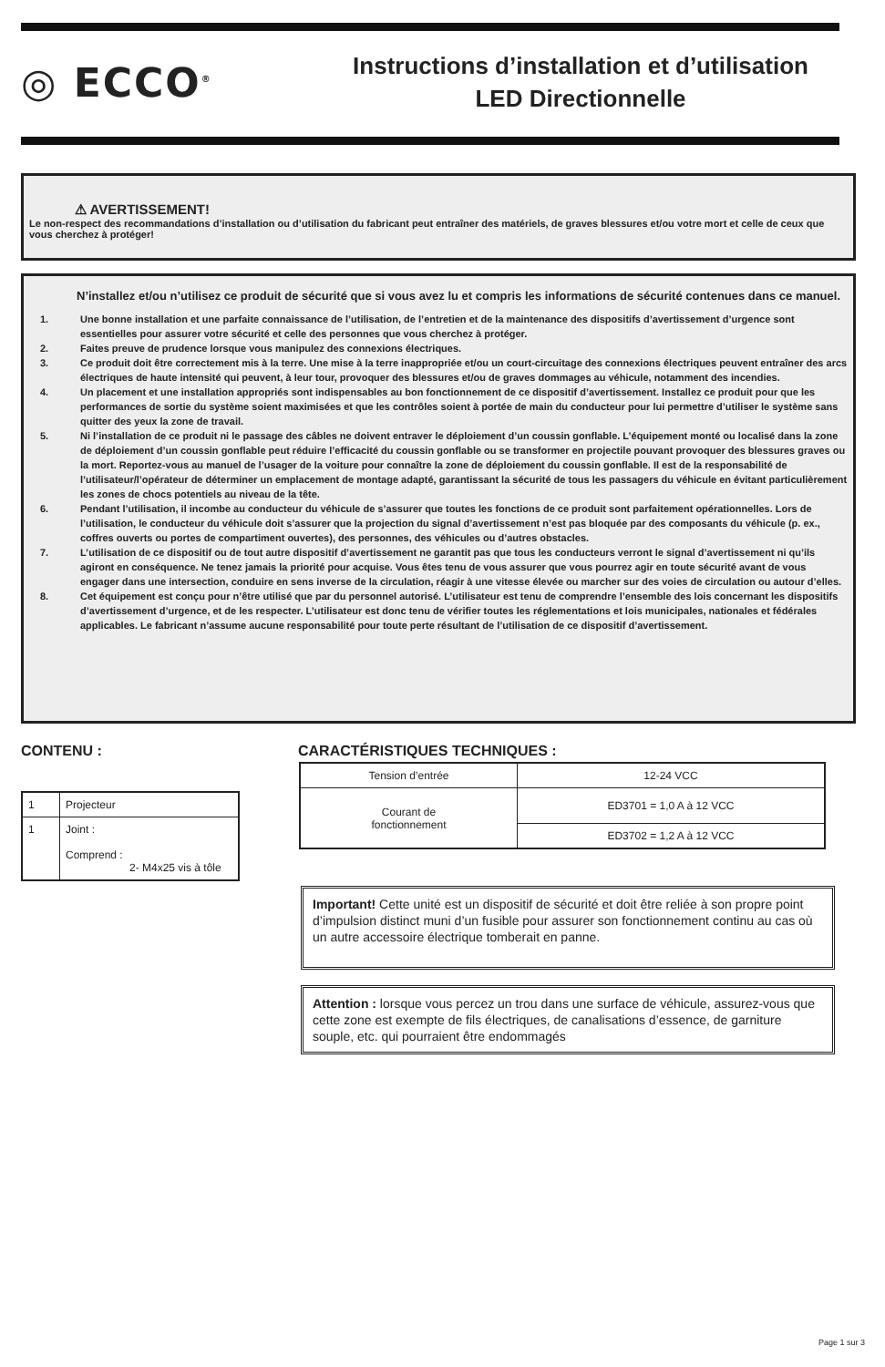◎ ECCO<sup>®</sup>
Instructions d’installation et d’utilisation
LED Directionnelle
⚠ AVERTISSEMENT!
Le non-respect des recommandations d’installation ou d’utilisation du fabricant peut entraîner des matériels, de graves blessures et/ou votre mort et celle de ceux que vous cherchez à protéger!
N’installez et/ou n’utilisez ce produit de sécurité que si vous avez lu et compris les informations de sécurité contenues dans ce manuel.
1. Une bonne installation et une parfaite connaissance de l’utilisation, de l’entretien et de la maintenance des dispositifs d’avertissement d’urgence sont essentielles pour assurer votre sécurité et celle des personnes que vous cherchez à protéger.
2. Faites preuve de prudence lorsque vous manipulez des connexions électriques.
3. Ce produit doit être correctement mis à la terre. Une mise à la terre inappropriée et/ou un court-circuitage des connexions électriques peuvent entraîner des arcs électriques de haute intensité qui peuvent, à leur tour, provoquer des blessures et/ou de graves dommages au véhicule, notamment des incendies.
4. Un placement et une installation appropriés sont indispensables au bon fonctionnement de ce dispositif d’avertissement. Installez ce produit pour que les performances de sortie du système soient maximisées et que les contrôles soient à portée de main du conducteur pour lui permettre d’utiliser le système sans quitter des yeux la zone de travail.
5. Ni l’installation de ce produit ni le passage des câbles ne doivent entraver le déploiement d’un coussin gonflable. L’équipement monté ou localisé dans la zone de déploiement d’un coussin gonflable peut réduire l’efficacité du coussin gonflable ou se transformer en projectile pouvant provoquer des blessures graves ou la mort. Reportez-vous au manuel de l’usager de la voiture pour connaître la zone de déploiement du coussin gonflable. Il est de la responsabilité de l’utilisateur/l’opérateur de déterminer un emplacement de montage adapté, garantissant la sécurité de tous les passagers du véhicule en évitant particulièrement les zones de chocs potentiels au niveau de la tête.
6. Pendant l’utilisation, il incombe au conducteur du véhicule de s’assurer que toutes les fonctions de ce produit sont parfaitement opérationnelles. Lors de l’utilisation, le conducteur du véhicule doit s’assurer que la projection du signal d’avertissement n’est pas bloquée par des composants du véhicule (p. ex., coffres ouverts ou portes de compartiment ouvertes), des personnes, des véhicules ou d’autres obstacles.
7. L’utilisation de ce dispositif ou de tout autre dispositif d’avertissement ne garantit pas que tous les conducteurs verront le signal d’avertissement ni qu’ils agiront en conséquence. Ne tenez jamais la priorité pour acquise. Vous êtes tenu de vous assurer que vous pourrez agir en toute sécurité avant de vous engager dans une intersection, conduire en sens inverse de la circulation, réagir à une vitesse élevée ou marcher sur des voies de circulation ou autour d’elles.
8. Cet équipement est conçu pour n’être utilisé que par du personnel autorisé. L’utilisateur est tenu de comprendre l’ensemble des lois concernant les dispositifs d’avertissement d’urgence, et de les respecter. L’utilisateur est donc tenu de vérifier toutes les réglementations et lois municipales, nationales et fédérales applicables. Le fabricant n’assume aucune responsabilité pour toute perte résultant de l’utilisation de ce dispositif d’avertissement.
CONTENU : CARACTÉRISTIQUES TECHNIQUES :
| 1 | Projecteur |
| 1 | Joint : Comprend : 2- M4x25 vis à tôle |
| Tension d’entrée | 12-24 VCC |
| Courant de fonctionnement | ED3701 = 1,0 A à 12 VCC |
| | ED3702 = 1,2 A à 12 VCC |
Important! Cette unité est un dispositif de sécurité et doit être reliée à son propre point d’impulsion distinct muni d’un fusible pour assurer son fonctionnement continu au cas où un autre accessoire électrique tomberait en panne.
Attention : lorsque vous percez un trou dans une surface de véhicule, assurez-vous que cette zone est exempte de fils électriques, de canalisations d’essence, de garniture souple, etc. qui pourraient être endommagés
Page 1 sur 3